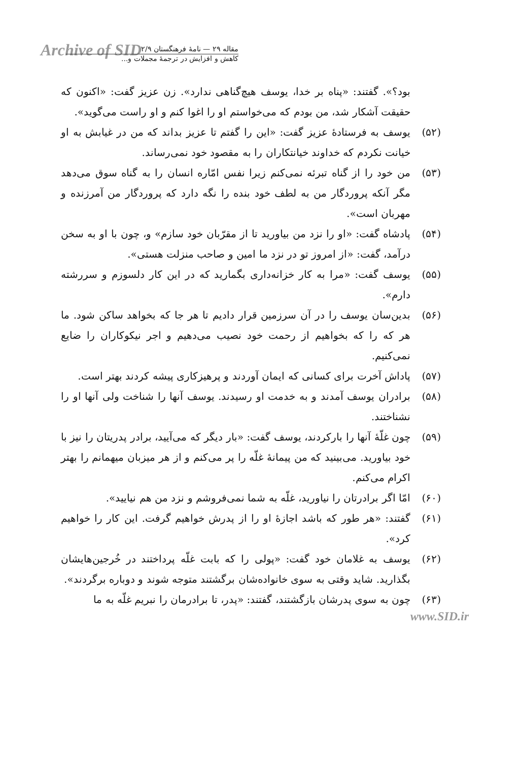Archive of SID
مقاله ۲۹ — نامهٔ فرهنگستان ۲/۹
کاهش و افزایش در ترجمهٔ مجملات و...
بود؟». گفتند: «پناه بر خدا، یوسف هیچ‌گناهی ندارد». زن عزیز گفت: «اکنون که حقیقت آشکار شد، من بودم که می‌خواستم او را اغوا کنم و او راست می‌گوید».
(۵۲) یوسف به فرستادهٔ عزیز گفت: «این را گفتم تا عزیز بداند که من در غیابش به او خیانت نکردم که خداوند خیانتکاران را به مقصود خود نمی‌رساند.
(۵۳) من خود را از گناه تبرئه نمی‌کنم زیرا نفس امّاره انسان را به گناه سوق می‌دهد مگر آنکه پروردگار من به لطف خود بنده را نگه دارد که پروردگار من آمرزنده و مهربان است».
(۵۴) پادشاه گفت: «او را نزد من بیاورید تا از مقرّبان خود سازم» و، چون با او به سخن درآمد، گفت: «از امروز تو در نزد ما امین و صاحب منزلت هستی».
(۵۵) یوسف گفت: «مرا به کار خزانه‌داری بگمارید که در این کار دلسوزم و سررشته دارم».
(۵۶) بدین‌سان یوسف را در آن سرزمین قرار دادیم تا هر جا که بخواهد ساکن شود. ما هر که را که بخواهیم از رحمت خود نصیب می‌دهیم و اجر نیکوکاران را ضایع نمی‌کنیم.
(۵۷) پاداش آخرت برای کسانی که ایمان آوردند و پرهیزکاری پیشه کردند بهتر است.
(۵۸) برادران یوسف آمدند و به خدمت او رسیدند. یوسف آنها را شناخت ولی آنها او را نشناختند.
(۵۹) چون غلّهٔ آنها را بارکردند، یوسف گفت: «بار دیگر که می‌آیید، برادر پدریتان را نیز با خود بیاورید. می‌بینید که من پیمانهٔ غلّه را پر می‌کنم و از هر میزبان میهمانم را بهتر اکرام می‌کنم.
(۶۰) امّا اگر برادرتان را نیاورید، غلّه به شما نمی‌فروشم و نزد من هم نیایید».
(۶۱) گفتند: «هر طور که باشد اجازهٔ او را از پدرش خواهیم گرفت. این کار را خواهیم کرد».
(۶۲) یوسف به غلامان خود گفت: «پولی را که بابت غلّه پرداختند در خُرجین‌هایشان بگذارید. شاید وقتی به سوی خانواده‌شان برگشتند متوجه شوند و دوباره برگردند».
(۶۳) چون به سوی پدرشان بازگشتند، گفتند: «پدر، تا برادرمان را نبریم غلّه به ما
www.SID.ir